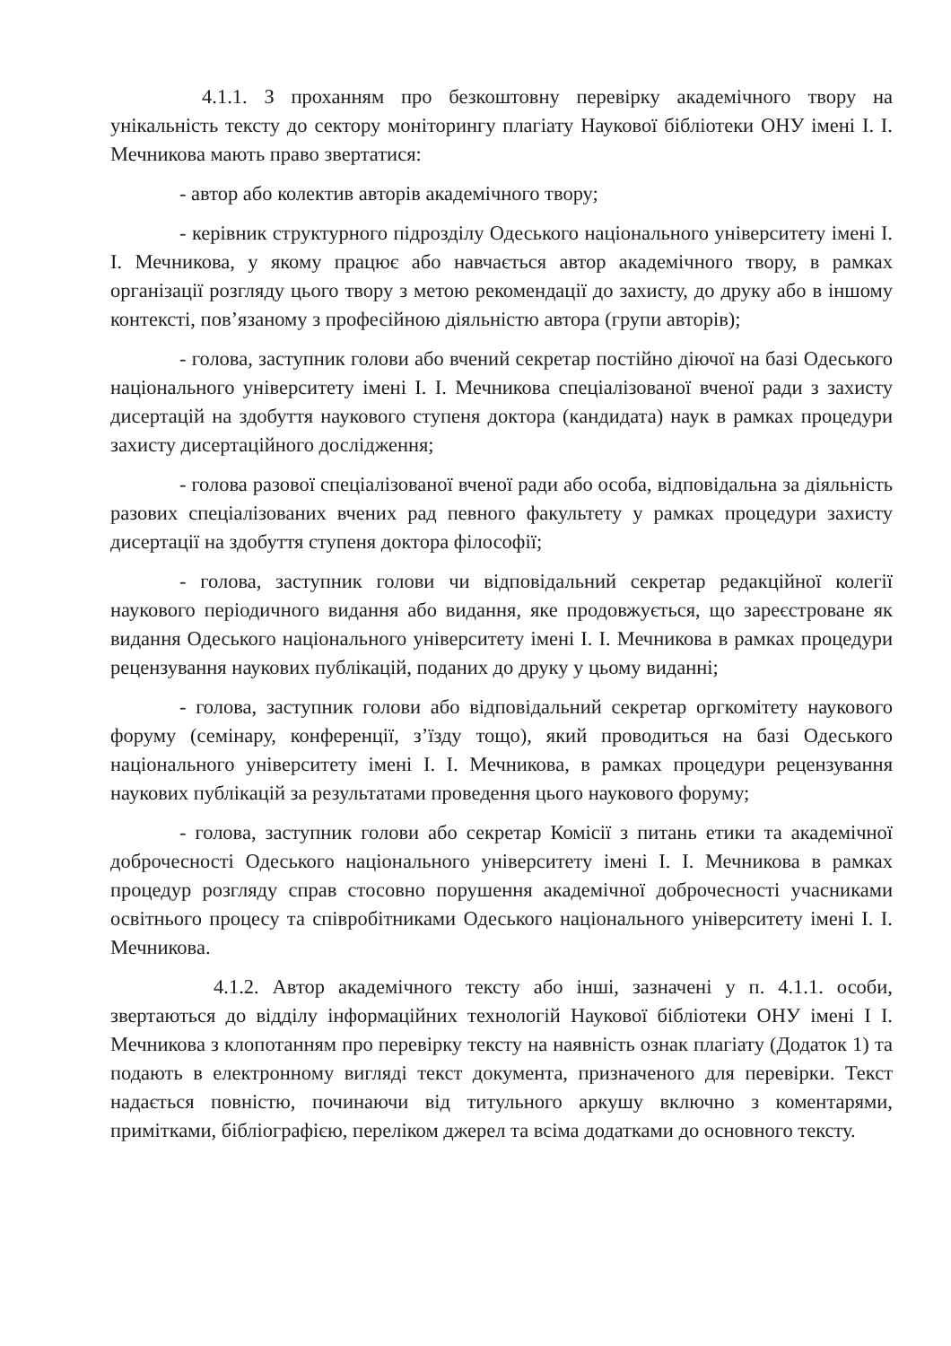4.1.1. З проханням про безкоштовну перевірку академічного твору на унікальність тексту до сектору моніторингу плагіату Наукової бібліотеки ОНУ імені І. І. Мечникова мають право звертатися:
- автор або колектив авторів академічного твору;
- керівник структурного підрозділу Одеського національного університету імені І. І. Мечникова, у якому працює або навчається автор академічного твору, в рамках організації розгляду цього твору з метою рекомендації до захисту, до друку або в іншому контексті, пов’язаному з професійною діяльністю автора (групи авторів);
- голова, заступник голови або вчений секретар постійно діючої на базі Одеського національного університету імені І. І. Мечникова спеціалізованої вченої ради з захисту дисертацій на здобуття наукового ступеня доктора (кандидата) наук в рамках процедури захисту дисертаційного дослідження;
- голова разової спеціалізованої вченої ради або особа, відповідальна за діяльність разових спеціалізованих вчених рад певного факультету у рамках процедури захисту дисертації на здобуття ступеня доктора філософії;
- голова, заступник голови чи відповідальний секретар редакційної колегії наукового періодичного видання або видання, яке продовжується, що зареєстроване як видання Одеського національного університету імені І. І. Мечникова в рамках процедури рецензування наукових публікацій, поданих до друку у цьому виданні;
- голова, заступник голови або відповідальний секретар оргкомітету наукового форуму (семінару, конференції, з’їзду тощо), який проводиться на базі Одеського національного університету імені І. І. Мечникова, в рамках процедури рецензування наукових публікацій за результатами проведення цього наукового форуму;
- голова, заступник голови або секретар Комісії з питань етики та академічної доброчесності Одеського національного університету імені І. І. Мечникова в рамках процедур розгляду справ стосовно порушення академічної доброчесності учасниками освітнього процесу та співробітниками Одеського національного університету імені І. І. Мечникова.
4.1.2. Автор академічного тексту або інші, зазначені у п. 4.1.1. особи, звертаються до відділу інформаційних технологій Наукової бібліотеки ОНУ імені І І. Мечникова з клопотанням про перевірку тексту на наявність ознак плагіату (Додаток 1) та подають в електронному вигляді текст документа, призначеного для перевірки. Текст надається повністю, починаючи від титульного аркушу включно з коментарями, примітками, бібліографією, переліком джерел та всіма додатками до основного тексту.